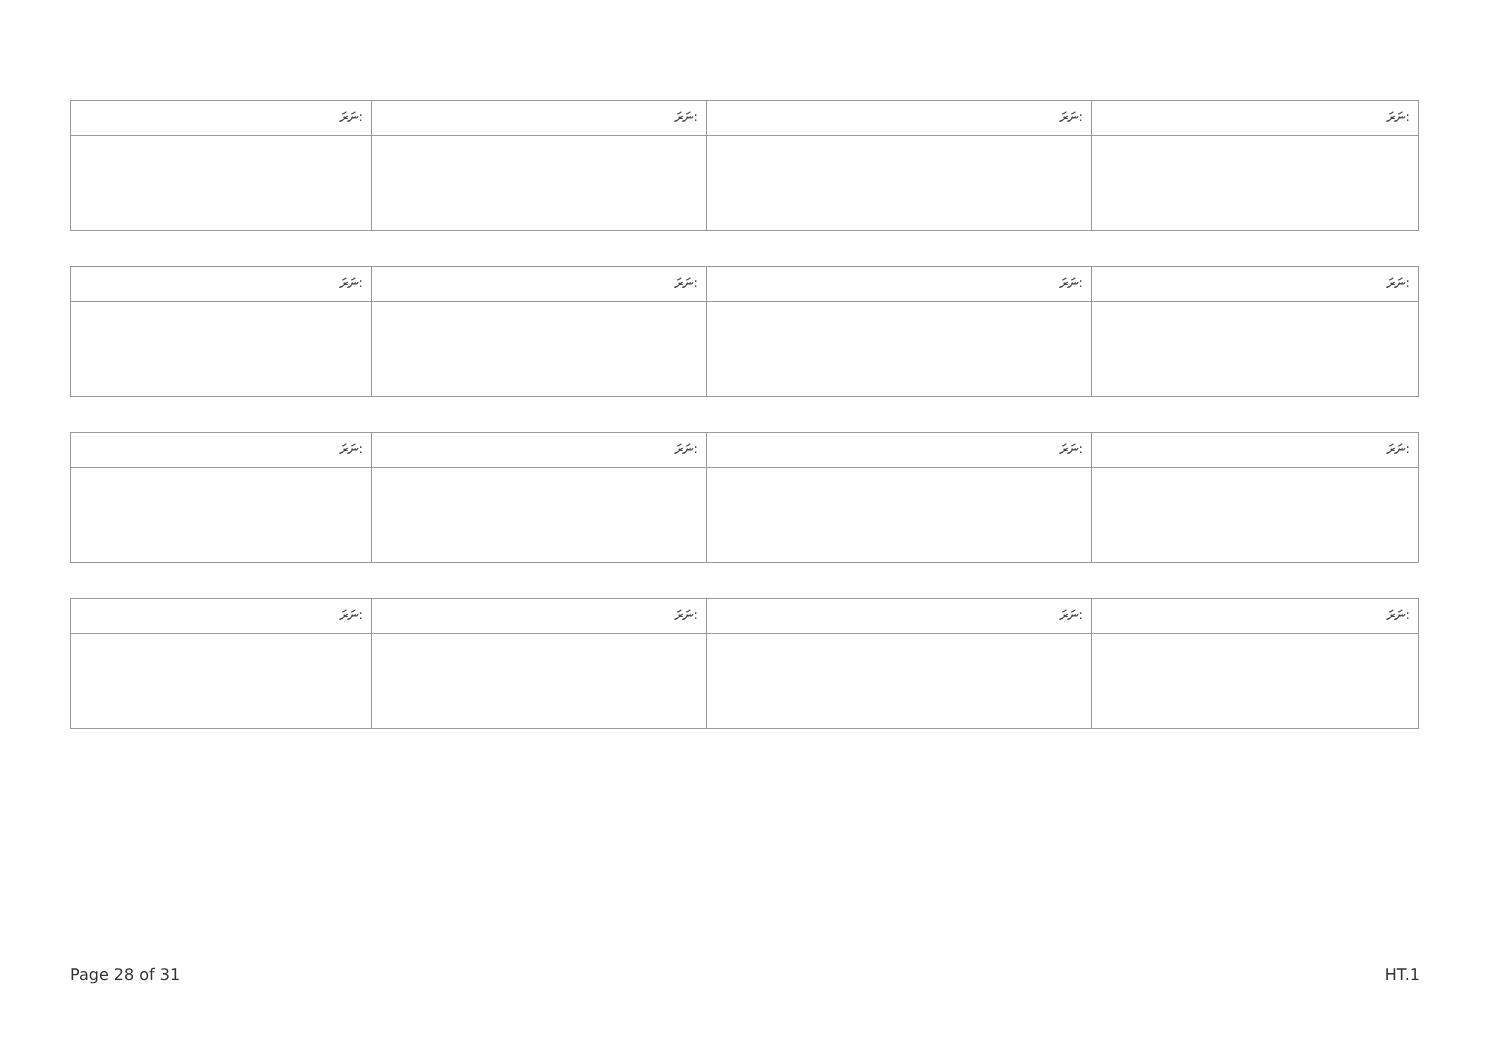| ނަރަ: | ނަރަ: | ނަރަ: | ނަރަ: |
| ނަރަ: | ނަރަ: | ނަރަ: | ނަރަ: |
| ނަރަ: | ނަރަ: | ނަރަ: | ނަރަ: |
| ނަރަ: | ނަރަ: | ނަރަ: | ނަރަ: |
Page 28 of 31 HT.1